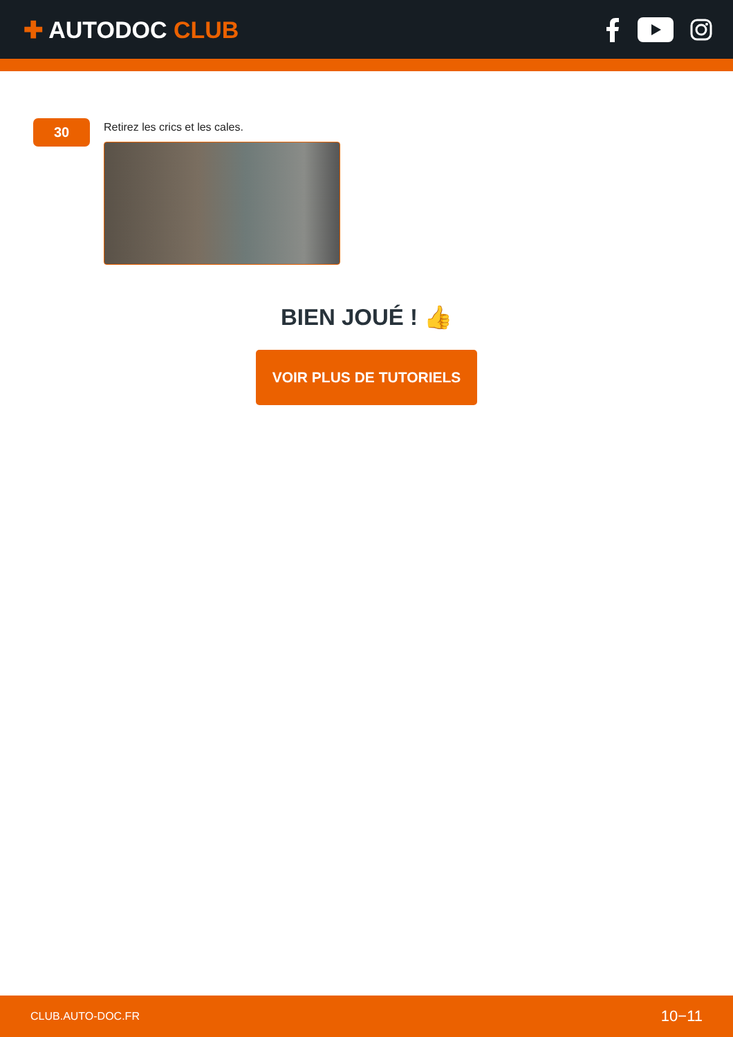✚ AUTODOC CLUB
30
Retirez les crics et les cales.
BIEN JOUÉ ! 👍
VOIR PLUS DE TUTORIELS
CLUB.AUTO-DOC.FR 10−11